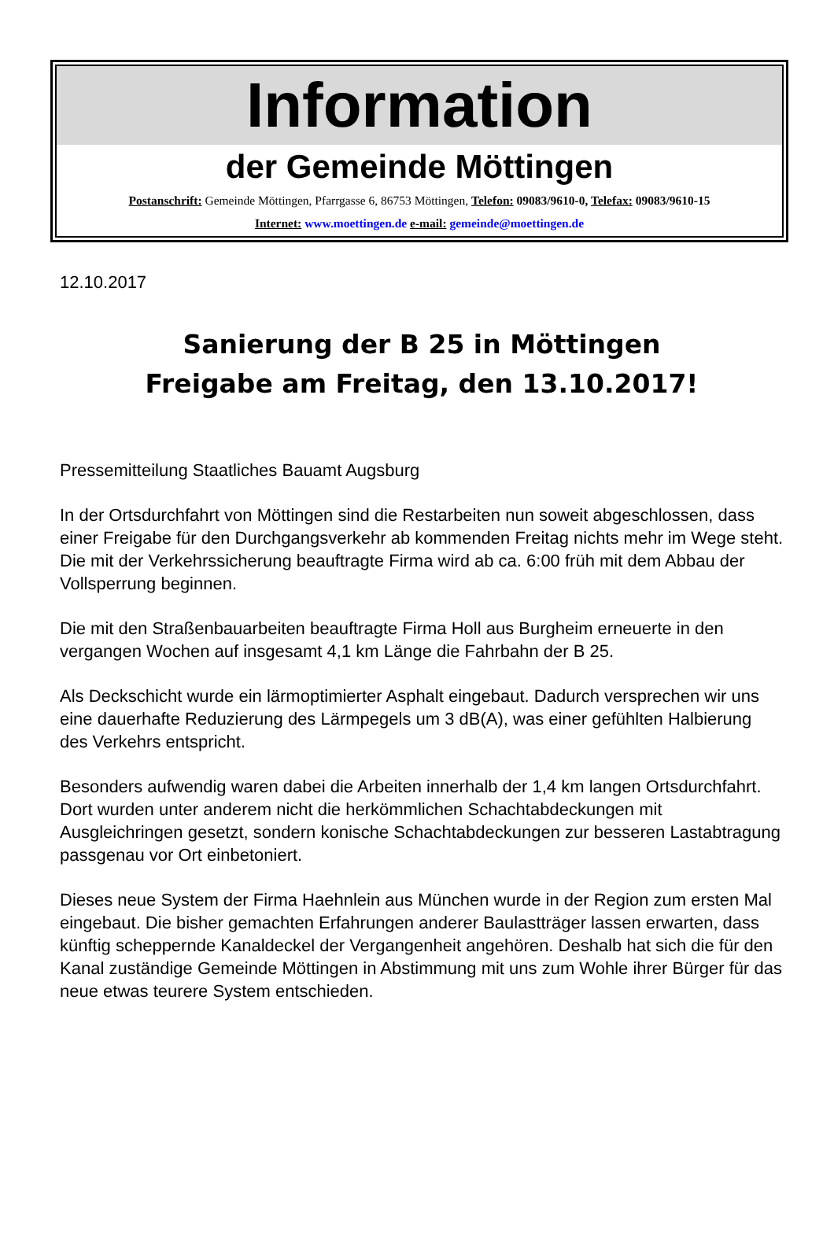Information
der Gemeinde Möttingen
Postanschrift: Gemeinde Möttingen, Pfarrgasse 6, 86753 Möttingen, Telefon: 09083/9610-0, Telefax: 09083/9610-15
Internet: www.moettingen.de e-mail: gemeinde@moettingen.de
12.10.2017
Sanierung der B 25 in Möttingen
Freigabe am Freitag, den 13.10.2017!
Pressemitteilung Staatliches Bauamt Augsburg
In der Ortsdurchfahrt von Möttingen sind die Restarbeiten nun soweit abgeschlossen, dass einer Freigabe für den Durchgangsverkehr ab kommenden Freitag nichts mehr im Wege steht. Die mit der Verkehrssicherung beauftragte Firma wird ab ca. 6:00 früh mit dem Abbau der Vollsperrung beginnen.
Die mit den Straßenbauarbeiten beauftragte Firma Holl aus Burgheim erneuerte in den vergangen Wochen auf insgesamt 4,1 km Länge die Fahrbahn der B 25.
Als Deckschicht wurde ein lärmoptimierter Asphalt eingebaut. Dadurch versprechen wir uns eine dauerhafte Reduzierung des Lärmpegels um 3 dB(A), was einer gefühlten Halbierung des Verkehrs entspricht.
Besonders aufwendig waren dabei die Arbeiten innerhalb der 1,4 km langen Ortsdurchfahrt. Dort wurden unter anderem nicht die herkömmlichen Schachtabdeckungen mit Ausgleichringen gesetzt, sondern konische Schachtabdeckungen zur besseren Lastabtragung passgenau vor Ort einbetoniert.
Dieses neue System der Firma Haehnlein aus München wurde in der Region zum ersten Mal eingebaut. Die bisher gemachten Erfahrungen anderer Baulastträger lassen erwarten, dass künftig scheppernde Kanaldeckel der Vergangenheit angehören. Deshalb hat sich die für den Kanal zuständige Gemeinde Möttingen in Abstimmung mit uns zum Wohle ihrer Bürger für das neue etwas teurere System entschieden.